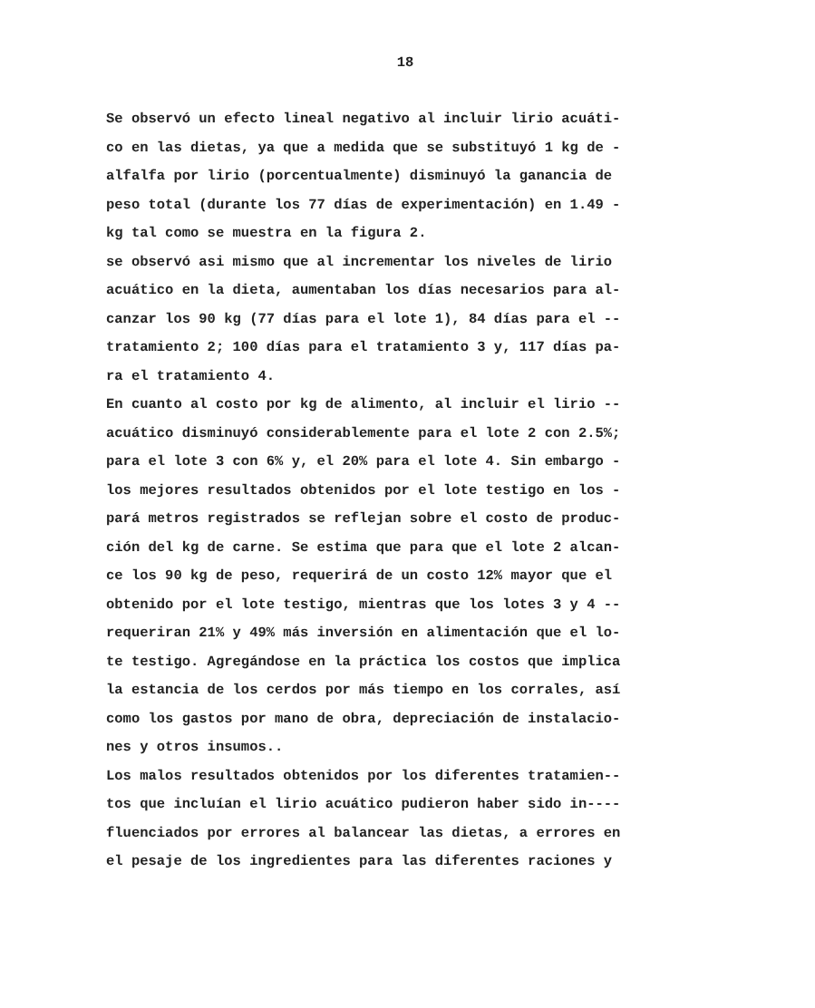18
Se observó un efecto lineal negativo al incluir lirio acuáti-
co en las dietas, ya que a medida que se substituyó 1 kg de -
alfalfa por lirio (porcentualmente) disminuyó la ganancia de
peso total (durante los 77 días de experimentación) en 1.49 -
kg tal como se muestra en la figura 2.
se observó asi mismo que al incrementar los niveles de lirio
acuático en la dieta, aumentaban los días necesarios para al-
canzar los 90 kg (77 días para el lote 1), 84 días para el --
tratamiento 2; 100 días para el tratamiento 3 y, 117 días pa-
ra el tratamiento 4.
En cuanto al costo por kg de alimento, al incluir el lirio --
acuático disminuyó considerablemente para el lote 2 con 2.5%;
para el lote 3 con 6% y, el 20% para el lote 4. Sin embargo -
los mejores resultados obtenidos por el lote testigo en los -
pará metros registrados se reflejan sobre el costo de produc-
ción del kg de carne. Se estima que para que el lote 2 alcan-
ce los 90 kg de peso, requerirá de un costo 12% mayor que el
obtenido por el lote testigo, mientras que los lotes 3 y 4 --
requeriran 21% y 49% más inversión en alimentación que el lo-
te testigo. Agregándose en la práctica los costos que implica
la estancia de los cerdos por más tiempo en los corrales, así
como los gastos por mano de obra, depreciación de instalacio-
nes y otros insumos..
Los malos resultados obtenidos por los diferentes tratamien--
tos que incluían el lirio acuático pudieron haber sido in----
fluenciados por errores al balancear las dietas, a errores en
el pesaje de los ingredientes para las diferentes raciones y